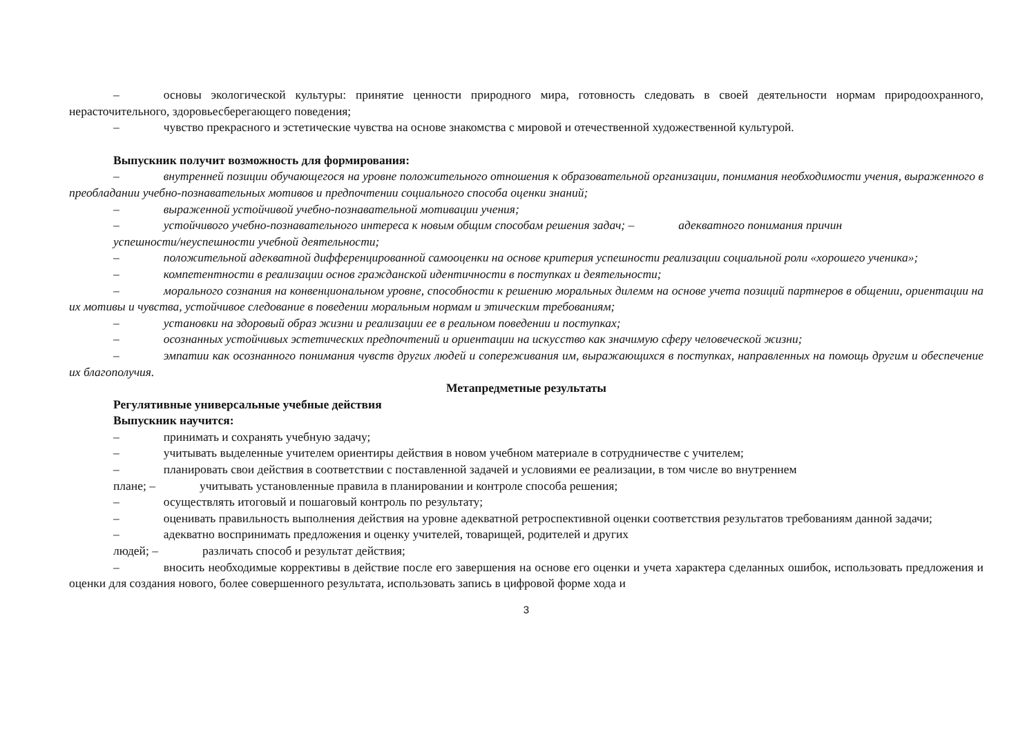– основы экологической культуры: принятие ценности природного мира, готовность следовать в своей деятельности нормам природоохранного, нерасточительного, здоровьесберегающего поведения;
– чувство прекрасного и эстетические чувства на основе знакомства с мировой и отечественной художественной культурой.
Выпускник получит возможность для формирования:
– внутренней позиции обучающегося на уровне положительного отношения к образовательной организации, понимания необходимости учения, выраженного в преобладании учебно-познавательных мотивов и предпочтении социального способа оценки знаний;
– выраженной устойчивой учебно-познавательной мотивации учения;
– устойчивого учебно-познавательного интереса к новым общим способам решения задач; – адекватного понимания причин
успешности/неуспешности учебной деятельности;
– положительной адекватной дифференцированной самооценки на основе критерия успешности реализации социальной роли «хорошего ученика»;
– компетентности в реализации основ гражданской идентичности в поступках и деятельности;
– морального сознания на конвенциональном уровне, способности к решению моральных дилемм на основе учета позиций партнеров в общении, ориентации на их мотивы и чувства, устойчивое следование в поведении моральным нормам и этическим требованиям;
– установки на здоровый образ жизни и реализации ее в реальном поведении и поступках;
– осознанных устойчивых эстетических предпочтений и ориентации на искусство как значимую сферу человеческой жизни;
– эмпатии как осознанного понимания чувств других людей и сопереживания им, выражающихся в поступках, направленных на помощь другим и обеспечение их благополучия.
Метапредметные результаты
Регулятивные универсальные учебные действия
Выпускник научится:
– принимать и сохранять учебную задачу;
– учитывать выделенные учителем ориентиры действия в новом учебном материале в сотрудничестве с учителем;
– планировать свои действия в соответствии с поставленной задачей и условиями ее реализации, в том числе во внутреннем
плане; – учитывать установленные правила в планировании и контроле способа решения;
– осуществлять итоговый и пошаговый контроль по результату;
– оценивать правильность выполнения действия на уровне адекватной ретроспективной оценки соответствия результатов требованиям данной задачи;
– адекватно воспринимать предложения и оценку учителей, товарищей, родителей и других
людей; – различать способ и результат действия;
– вносить необходимые коррективы в действие после его завершения на основе его оценки и учета характера сделанных ошибок, использовать предложения и оценки для создания нового, более совершенного результата, использовать запись в цифровой форме хода и
3